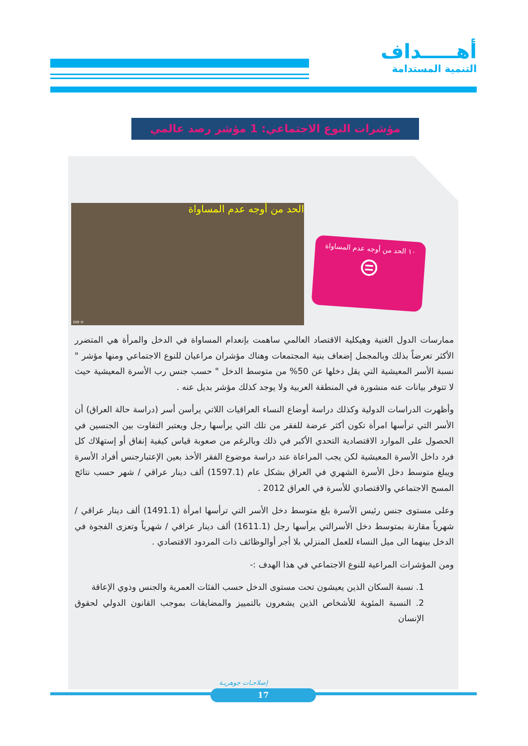أهـــــداف
التنمية المستدامة
مؤشرات النوع الاجتماعي: 1 مؤشر رصد عالمي
الحد من أوجه عدم المساواة
© DW
١٠ الحد من أوجه عدم المساواة
⊜
ممارسات الدول الغنية وهيكلية الاقتصاد العالمي ساهمت بإنعدام المساواة في الدخل والمرأة هي المتضرر الأكثر تعرضاً بذلك وبالمجمل إضعاف بنية المجتمعات وهناك مؤشران مراعيان للنوع الاجتماعي ومنها مؤشر " نسبة الأسر المعيشية التي يقل دخلها عن 50% من متوسط الدخل " حسب جنس رب الأسرة المعيشية حيث لا تتوفر بيانات عنه منشورة في المنطقة العربية ولا يوجد كذلك مؤشر بديل عنه .
وأظهرت الدراسات الدولية وكذلك دراسة أوضاع النساء العراقيات اللاتي يرأسن أسر (دراسة حالة العراق) أن الأسر التي ترأسها امرأة تكون أكثر عرضة للفقر من تلك التي يرأسها رجل ويعتبر التفاوت بين الجنسين في الحصول على الموارد الاقتصادية التحدي الأكبر في ذلك وبالرغم من صعوبة قياس كيفية إنفاق أو إستهلاك كل فرد داخل الأسرة المعيشية لكن يجب المراعاة عند دراسة موضوع الفقر الأخذ بعين الإعتبارجنس أفراد الأسرة ويبلغ متوسط دخل الأسرة الشهري في العراق بشكل عام (1597.1) ألف دينار عراقي / شهر حسب نتائج المسح الاجتماعي والاقتصادي للأسرة في العراق 2012 .
وعلى مستوى جنس رئيس الأسرة بلغ متوسط دخل الأسر التي ترأسها امرأة (1491.1) ألف دينار عراقي / شهرياً مقارنة بمتوسط دخل الأسرالتي يرأسها رجل (1611.1) ألف دينار عراقي / شهرياً وتعزى الفجوة في الدخل بينهما الى ميل النساء للعمل المنزلي بلا أجر أوالوظائف ذات المردود الاقتصادي .
ومن المؤشرات المراعية للنوع الاجتماعي في هذا الهدف :-
1. نسبة السكان الذين يعيشون تحت مستوى الدخل حسب الفئات العمرية والجنس وذوي الإعاقة
2. النسبة المئوية للأشخاص الذين يشعرون بالتمييز والمضايقات بموجب القانون الدولي لحقوق الإنسان
إصلاحـات جوهريـة
17